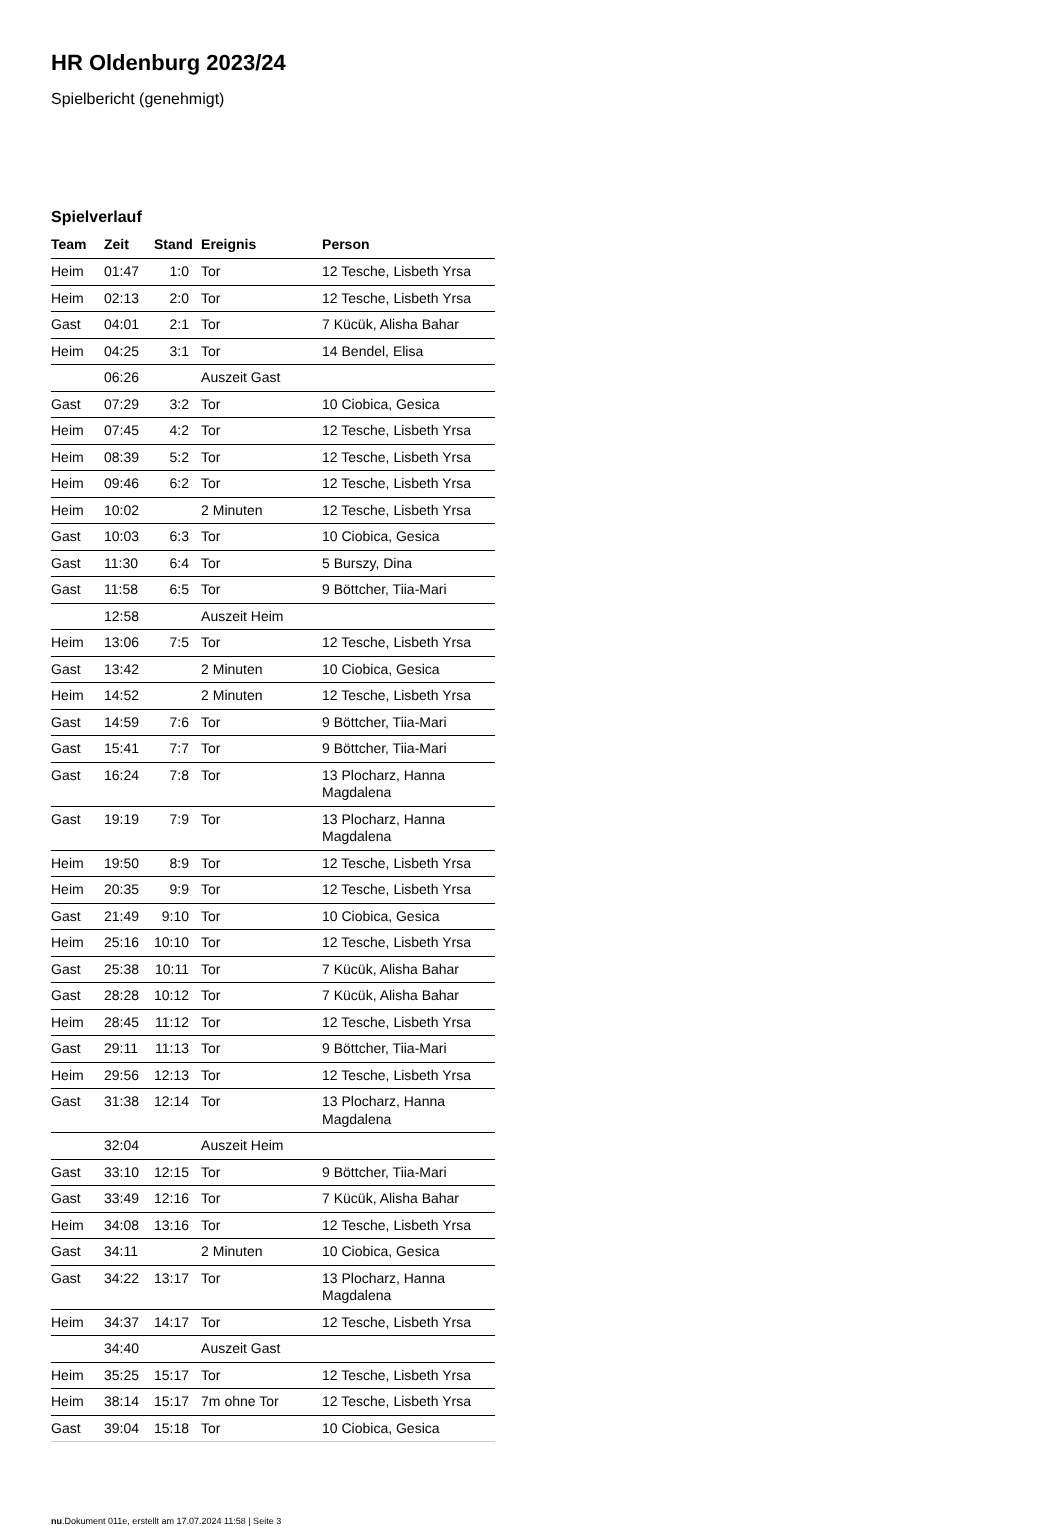HR Oldenburg 2023/24
Spielbericht (genehmigt)
Spielverlauf
| Team | Zeit | Stand | Ereignis | Person |
| --- | --- | --- | --- | --- |
| Heim | 01:47 | 1:0 | Tor | 12 Tesche, Lisbeth Yrsa |
| Heim | 02:13 | 2:0 | Tor | 12 Tesche, Lisbeth Yrsa |
| Gast | 04:01 | 2:1 | Tor | 7 Kücük, Alisha Bahar |
| Heim | 04:25 | 3:1 | Tor | 14 Bendel, Elisa |
| | 06:26 | | Auszeit Gast | |
| Gast | 07:29 | 3:2 | Tor | 10 Ciobica, Gesica |
| Heim | 07:45 | 4:2 | Tor | 12 Tesche, Lisbeth Yrsa |
| Heim | 08:39 | 5:2 | Tor | 12 Tesche, Lisbeth Yrsa |
| Heim | 09:46 | 6:2 | Tor | 12 Tesche, Lisbeth Yrsa |
| Heim | 10:02 | | 2 Minuten | 12 Tesche, Lisbeth Yrsa |
| Gast | 10:03 | 6:3 | Tor | 10 Ciobica, Gesica |
| Gast | 11:30 | 6:4 | Tor | 5 Burszy, Dina |
| Gast | 11:58 | 6:5 | Tor | 9 Böttcher, Tiia-Mari |
| | 12:58 | | Auszeit Heim | |
| Heim | 13:06 | 7:5 | Tor | 12 Tesche, Lisbeth Yrsa |
| Gast | 13:42 | | 2 Minuten | 10 Ciobica, Gesica |
| Heim | 14:52 | | 2 Minuten | 12 Tesche, Lisbeth Yrsa |
| Gast | 14:59 | 7:6 | Tor | 9 Böttcher, Tiia-Mari |
| Gast | 15:41 | 7:7 | Tor | 9 Böttcher, Tiia-Mari |
| Gast | 16:24 | 7:8 | Tor | 13 Plocharz, Hanna Magdalena |
| Gast | 19:19 | 7:9 | Tor | 13 Plocharz, Hanna Magdalena |
| Heim | 19:50 | 8:9 | Tor | 12 Tesche, Lisbeth Yrsa |
| Heim | 20:35 | 9:9 | Tor | 12 Tesche, Lisbeth Yrsa |
| Gast | 21:49 | 9:10 | Tor | 10 Ciobica, Gesica |
| Heim | 25:16 | 10:10 | Tor | 12 Tesche, Lisbeth Yrsa |
| Gast | 25:38 | 10:11 | Tor | 7 Kücük, Alisha Bahar |
| Gast | 28:28 | 10:12 | Tor | 7 Kücük, Alisha Bahar |
| Heim | 28:45 | 11:12 | Tor | 12 Tesche, Lisbeth Yrsa |
| Gast | 29:11 | 11:13 | Tor | 9 Böttcher, Tiia-Mari |
| Heim | 29:56 | 12:13 | Tor | 12 Tesche, Lisbeth Yrsa |
| Gast | 31:38 | 12:14 | Tor | 13 Plocharz, Hanna Magdalena |
| | 32:04 | | Auszeit Heim | |
| Gast | 33:10 | 12:15 | Tor | 9 Böttcher, Tiia-Mari |
| Gast | 33:49 | 12:16 | Tor | 7 Kücük, Alisha Bahar |
| Heim | 34:08 | 13:16 | Tor | 12 Tesche, Lisbeth Yrsa |
| Gast | 34:11 | | 2 Minuten | 10 Ciobica, Gesica |
| Gast | 34:22 | 13:17 | Tor | 13 Plocharz, Hanna Magdalena |
| Heim | 34:37 | 14:17 | Tor | 12 Tesche, Lisbeth Yrsa |
| | 34:40 | | Auszeit Gast | |
| Heim | 35:25 | 15:17 | Tor | 12 Tesche, Lisbeth Yrsa |
| Heim | 38:14 | 15:17 | 7m ohne Tor | 12 Tesche, Lisbeth Yrsa |
| Gast | 39:04 | 15:18 | Tor | 10 Ciobica, Gesica |
nu.Dokument 011e, erstellt am 17.07.2024 11:58 | Seite 3